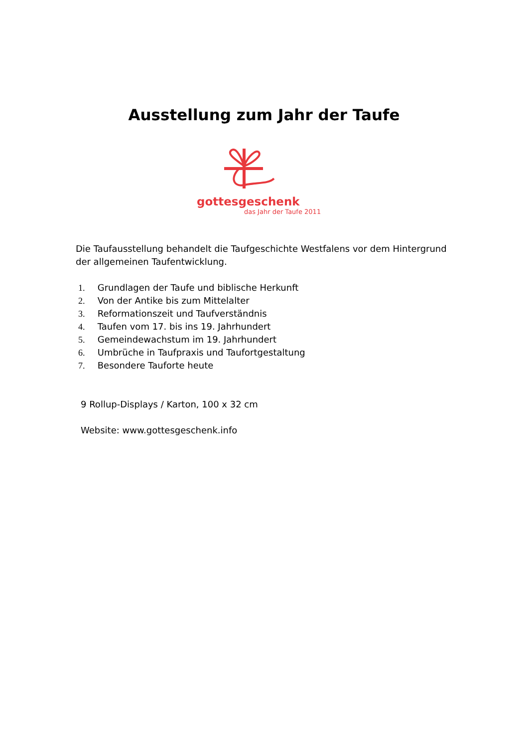Ausstellung zum Jahr der Taufe
gottesgeschenk
das Jahr der Taufe 2011
Die Taufausstellung behandelt die Taufgeschichte Westfalens vor dem Hintergrund der allgemeinen Taufentwicklung.
1. Grundlagen der Taufe und biblische Herkunft
2. Von der Antike bis zum Mittelalter
3. Reformationszeit und Taufverständnis
4. Taufen vom 17. bis ins 19. Jahrhundert
5. Gemeindewachstum im 19. Jahrhundert
6. Umbrüche in Taufpraxis und Taufortgestaltung
7. Besondere Tauforte heute
9 Rollup-Displays / Karton, 100 x 32 cm
Website: www.gottesgeschenk.info